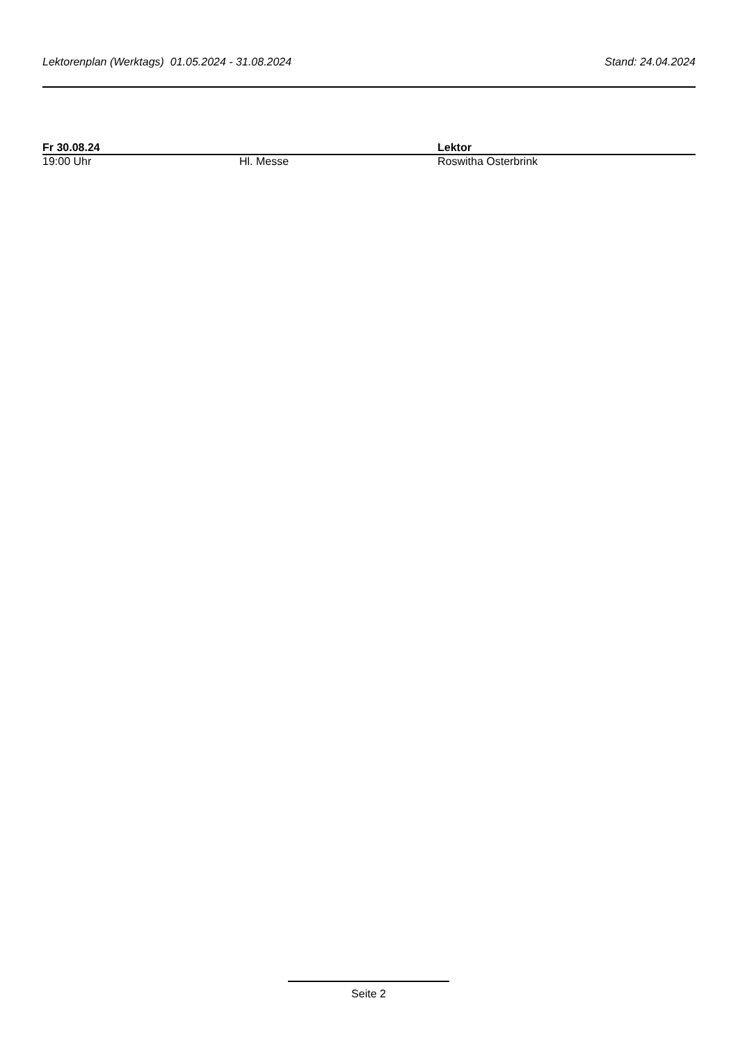Lektorenplan (Werktags) 01.05.2024 - 31.08.2024 Stand: 24.04.2024
| Fr 30.08.24 | | Lektor |
| --- | --- | --- |
| 19:00 Uhr | Hl. Messe | Roswitha Osterbrink |
Seite 2